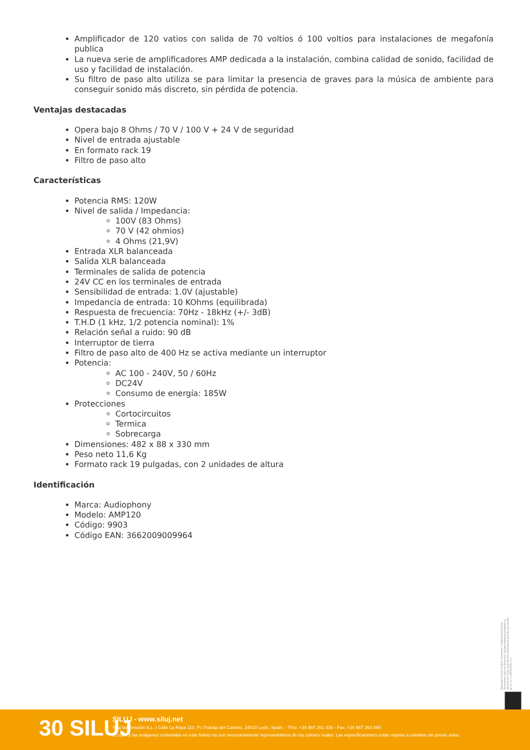Amplificador de 120 vatios con salida de 70 voltios ó 100 voltios para instalaciones de megafonía publica
La nueva serie de amplificadores AMP dedicada a la instalación, combina calidad de sonido, facilidad de uso y facilidad de instalación.
Su filtro de paso alto utiliza se para limitar la presencia de graves para la música de ambiente para conseguir sonido más discreto, sin pérdida de potencia.
Ventajas destacadas
Opera bajo 8 Ohms / 70 V / 100 V + 24 V de seguridad
Nivel de entrada ajustable
En formato rack 19
Filtro de paso alto
Características
Potencia RMS: 120W
Nivel de salida / Impedancia:
100V (83 Ohms)
70 V (42 ohmios)
4 Ohms (21,9V)
Entrada XLR balanceada
Salida XLR balanceada
Terminales de salida de potencia
24V CC en los terminales de entrada
Sensibilidad de entrada: 1.0V (ajustable)
Impedancia de entrada: 10 KOhms (equilibrada)
Respuesta de frecuencia: 70Hz - 18kHz (+/- 3dB)
T.H.D (1 kHz, 1/2 potencia nominal): 1%
Relación señal a ruido: 90 dB
Interruptor de tierra
Filtro de paso alto de 400 Hz se activa mediante un interruptor
Potencia:
AC 100 - 240V, 50 / 60Hz
DC24V
Consumo de energía: 185W
Protecciones
Cortocircuitos
Termica
Sobrecarga
Dimensiones: 482 x 88 x 330 mm
Peso neto 11,6 Kg
Formato rack 19 pulgadas, con 2 unidades de altura
Identificación
Marca: Audiophony
Modelo: AMP120
Código: 9903
Código EAN: 3662009009964
Obra bajo licencia Creative Commons: creativecommons.org Reservados todos los derechos. Queda totalmente prohibido su reproducción total o parcial sin la autorización previa y por escrito de SILUJ ILUMINACIÓN, S.L.
30 SILUJ
SILUJ - www.siluj.net
Siluj Iluminación S.L. | Calle La Raya 110, P.I.Trobajo del Camino, 24010 León, Spain. - Tfno: +34 987 261 335 - Fax: +34 987 263 860
El color y las imágenes contenidas en este folleto no son necesariamente representativos de los colores reales. Las especificaciones están sujetas a cambios sin previo aviso.